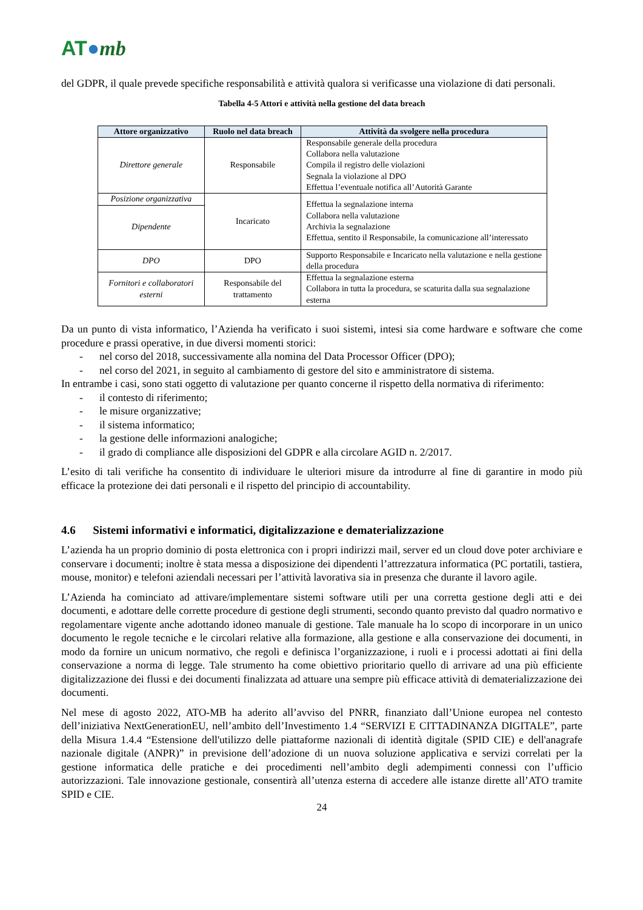AT●mb
del GDPR, il quale prevede specifiche responsabilità e attività qualora si verificasse una violazione di dati personali.
Tabella 4-5 Attori e attività nella gestione del data breach
| Attore organizzativo | Ruolo nel data breach | Attività da svolgere nella procedura |
| --- | --- | --- |
| Direttore generale | Responsabile | Responsabile generale della procedura Collabora nella valutazione Compila il registro delle violazioni Segnala la violazione al DPO Effettua l’eventuale notifica all’Autorità Garante |
| Posizione organizzativa | Incaricato | Effettua la segnalazione interna Collabora nella valutazione Archivia la segnalazione Effettua, sentito il Responsabile, la comunicazione all’interessato |
| Dipendente | | |
| DPO | DPO | Supporto Responsabile e Incaricato nella valutazione e nella gestione della procedura |
| Fornitori e collaboratori esterni | Responsabile del trattamento | Effettua la segnalazione esterna Collabora in tutta la procedura, se scaturita dalla sua segnalazione esterna |
Da un punto di vista informatico, l’Azienda ha verificato i suoi sistemi, intesi sia come hardware e software che come procedure e prassi operative, in due diversi momenti storici:
- nel corso del 2018, successivamente alla nomina del Data Processor Officer (DPO);
- nel corso del 2021, in seguito al cambiamento di gestore del sito e amministratore di sistema.
In entrambe i casi, sono stati oggetto di valutazione per quanto concerne il rispetto della normativa di riferimento:
- il contesto di riferimento;
- le misure organizzative;
- il sistema informatico;
- la gestione delle informazioni analogiche;
- il grado di compliance alle disposizioni del GDPR e alla circolare AGID n. 2/2017.
L’esito di tali verifiche ha consentito di individuare le ulteriori misure da introdurre al fine di garantire in modo più efficace la protezione dei dati personali e il rispetto del principio di accountability.
4.6 Sistemi informativi e informatici, digitalizzazione e dematerializzazione
L’azienda ha un proprio dominio di posta elettronica con i propri indirizzi mail, server ed un cloud dove poter archiviare e conservare i documenti; inoltre è stata messa a disposizione dei dipendenti l’attrezzatura informatica (PC portatili, tastiera, mouse, monitor) e telefoni aziendali necessari per l’attività lavorativa sia in presenza che durante il lavoro agile.
L’Azienda ha cominciato ad attivare/implementare sistemi software utili per una corretta gestione degli atti e dei documenti, e adottare delle corrette procedure di gestione degli strumenti, secondo quanto previsto dal quadro normativo e regolamentare vigente anche adottando idoneo manuale di gestione. Tale manuale ha lo scopo di incorporare in un unico documento le regole tecniche e le circolari relative alla formazione, alla gestione e alla conservazione dei documenti, in modo da fornire un unicum normativo, che regoli e definisca l’organizzazione, i ruoli e i processi adottati ai fini della conservazione a norma di legge. Tale strumento ha come obiettivo prioritario quello di arrivare ad una più efficiente digitalizzazione dei flussi e dei documenti finalizzata ad attuare una sempre più efficace attività di dematerializzazione dei documenti.
Nel mese di agosto 2022, ATO-MB ha aderito all’avviso del PNRR, finanziato dall’Unione europea nel contesto dell’iniziativa NextGenerationEU, nell’ambito dell’Investimento 1.4 “SERVIZI E CITTADINANZA DIGITALE”, parte della Misura 1.4.4 “Estensione dell'utilizzo delle piattaforme nazionali di identità digitale (SPID CIE) e dell'anagrafe nazionale digitale (ANPR)” in previsione dell’adozione di un nuova soluzione applicativa e servizi correlati per la gestione informatica delle pratiche e dei procedimenti nell’ambito degli adempimenti connessi con l’ufficio autorizzazioni. Tale innovazione gestionale, consentirà all’utenza esterna di accedere alle istanze dirette all’ATO tramite SPID e CIE.
24